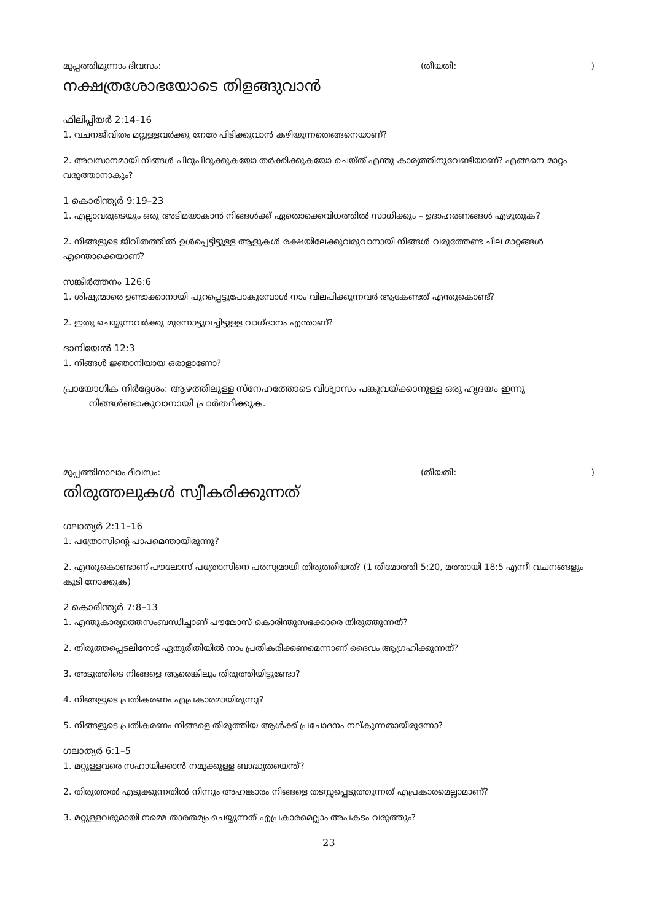മുപ്പത്തിമൂന്നാം ദിവസം: (തീയതി:)
നക്ഷത്രശോഭയോടെ തിളങ്ങുവാൻ
ഫിലിപ്പിയർ 2:14–16
1. വചനജീവിതം മറ്റുള്ളവർക്കു നേരേ പിടിക്കുവാൻ കഴിയുന്നതെങ്ങനെയാണ്?
2. അവസാനമായി നിങ്ങൾ പിറുപിറുക്കുകയോ തർക്കിക്കുകയോ ചെയ്ത് എന്തു കാര്യത്തിനുവേണ്ടിയാണ്? എങ്ങനെ മാറ്റം വരുത്താനാകും?
1 കൊരിന്ത്യർ 9:19–23
1. എല്ലാവരുടെയും ഒരു അടിമയാകാൻ നിങ്ങൾക്ക് ഏതൊക്കെവിധത്തിൽ സാധിക്കും – ഉദാഹരണങ്ങൾ എഴുതുക?
2. നിങ്ങളുടെ ജീവിതത്തിൽ ഉൾപ്പെട്ടിട്ടുള്ള ആളുകൾ രക്ഷയിലേക്കുവരുവാനായി നിങ്ങൾ വരുത്തേണ്ട ചില മാറ്റങ്ങൾ എന്തൊക്കെയാണ്?
സങ്കീർത്തനം 126:6
1. ശിഷ്യന്മാരെ ഉണ്ടാക്കാനായി പുറപ്പെട്ടുപോകുമ്പോൾ നാം വിലപിക്കുന്നവർ ആകേണ്ടത് എന്തുകൊണ്ട്?
2. ഇതു ചെയ്യുന്നവർക്കു മുന്നോട്ടുവച്ചിട്ടുള്ള വാഗ്ദാനം എന്താണ്?
ദാനിയേൽ 12:3
1. നിങ്ങൾ ജ്ഞാനിയായ ഒരാളാണോ?
പ്രായോഗിക നിർദ്ദേശം: ആഴത്തിലുള്ള സ്നേഹത്തോടെ വിശ്വാസം പങ്കുവയ്ക്കാനുള്ള ഒരു ഹൃദയം ഇന്നു നിങ്ങൾണ്ടാകുവാനായി പ്രാർത്ഥിക്കുക.
മുപ്പത്തിനാലാം ദിവസം: (തീയതി:)
തിരുത്തലുകൾ സ്വീകരിക്കുന്നത്
ഗലാത്യർ 2:11–16
1. പത്രോസിന്റെ പാപമെന്തായിരുന്നു?
2. എന്തുകൊണ്ടാണ് പൗലോസ് പത്രോസിനെ പരസ്യമായി തിരുത്തിയത്? (1 തിമോത്തി 5:20, മത്തായി 18:5 എന്നീ വചനങ്ങളും കൂടി നോക്കുക)
2 കൊരിന്ത്യർ 7:8–13
1. എന്തുകാര്യത്തെസംബന്ധിച്ചാണ് പൗലോസ് കൊരിന്തുസഭക്കാരെ തിരുത്തുന്നത്?
2. തിരുത്തപ്പെടലിനോട് ഏതുരീതിയിൽ നാം പ്രതികരിക്കണമെന്നാണ് ദൈവം ആഗ്രഹിക്കുന്നത്?
3. അടുത്തിടെ നിങ്ങളെ ആരെങ്കിലും തിരുത്തിയിട്ടുണ്ടോ?
4. നിങ്ങളുടെ പ്രതികരണം എപ്രകാരമായിരുന്നു?
5. നിങ്ങളുടെ പ്രതികരണം നിങ്ങളെ തിരുത്തിയ ആൾക്ക് പ്രചോദനം നല്കുന്നതായിരുന്നോ?
ഗലാത്യർ 6:1–5
1. മറ്റുള്ളവരെ സഹായിക്കാൻ നമുക്കുള്ള ബാദ്ധ്യതയെന്ത്?
2. തിരുത്തൽ എടുക്കുന്നതിൽ നിന്നും അഹങ്കാരം നിങ്ങളെ തടസ്സപ്പെടുത്തുന്നത് എപ്രകാരമെല്ലാമാണ്?
3. മറ്റുള്ളവരുമായി നമ്മെ താരതമ്യം ചെയ്യുന്നത് എപ്രകാരമെല്ലാം അപകടം വരുത്തും?
23